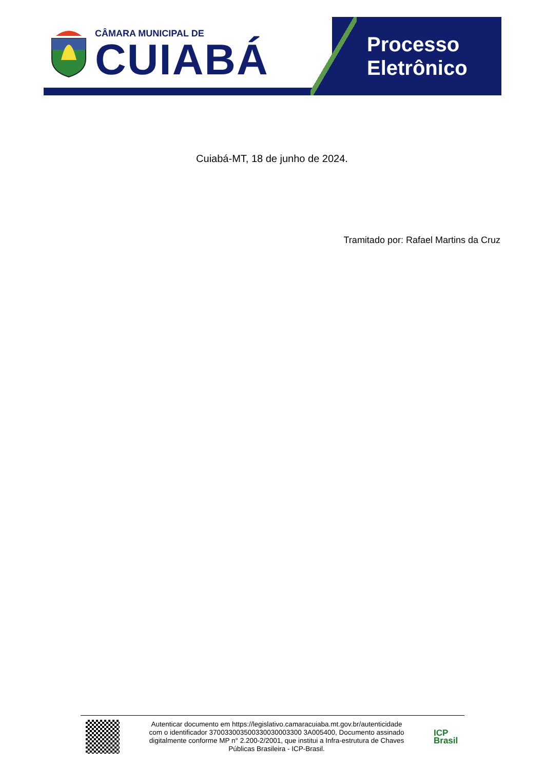CÂMARA MUNICIPAL DE
CUIABÁ
Processo
Eletrônico
Cuiabá-MT, 18 de junho de 2024.
Tramitado por: Rafael Martins da Cruz
Autenticar documento em https://legislativo.camaracuiaba.mt.gov.br/autenticidade
com o identificador 370033003500330030003300 3A005400, Documento assinado
digitalmente conforme MP n° 2.200-2/2001, que institui a Infra-estrutura de Chaves
Públicas Brasileira - ICP-Brasil.
ICP
Brasil